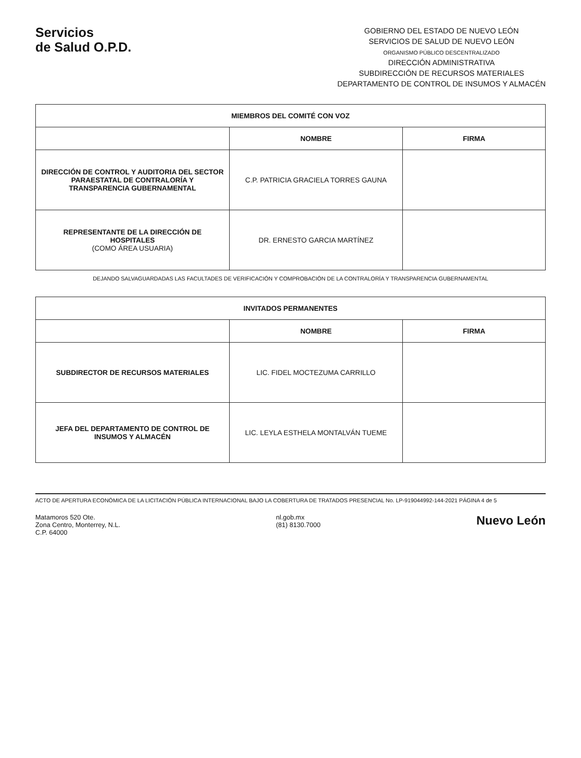Servicios
de Salud O.P.D.
GOBIERNO DEL ESTADO DE NUEVO LEÓN
SERVICIOS DE SALUD DE NUEVO LEÓN
ORGANISMO PÚBLICO DESCENTRALIZADO
DIRECCIÓN ADMINISTRATIVA
SUBDIRECCIÓN DE RECURSOS MATERIALES
DEPARTAMENTO DE CONTROL DE INSUMOS Y ALMACÉN
| MIEMBROS DEL COMITÉ CON VOZ | | |
| --- | --- | --- |
| | NOMBRE | FIRMA |
| DIRECCIÓN DE CONTROL Y AUDITORIA DEL SECTOR PARAESTATAL DE CONTRALORÍA Y TRANSPARENCIA GUBERNAMENTAL | C.P. PATRICIA GRACIELA TORRES GAUNA | |
| REPRESENTANTE DE LA DIRECCIÓN DE HOSPITALES (COMO ÁREA USUARIA) | DR. ERNESTO GARCIA MARTÍNEZ | |
DEJANDO SALVAGUARDADAS LAS FACULTADES DE VERIFICACIÓN Y COMPROBACIÓN DE LA CONTRALORÍA Y TRANSPARENCIA GUBERNAMENTAL
| INVITADOS PERMANENTES | | |
| --- | --- | --- |
| | NOMBRE | FIRMA |
| SUBDIRECTOR DE RECURSOS MATERIALES | LIC. FIDEL MOCTEZUMA CARRILLO | |
| JEFA DEL DEPARTAMENTO DE CONTROL DE INSUMOS Y ALMACÉN | LIC. LEYLA ESTHELA MONTALVÁN TUEME | |
ACTO DE APERTURA ECONÓMICA DE LA LICITACIÓN PÚBLICA INTERNACIONAL BAJO LA COBERTURA DE TRATADOS PRESENCIAL No. LP-919044992-144-2021 PÁGINA 4 de 5
Matamoros 520 Ote.
Zona Centro, Monterrey, N.L.
C.P. 64000
nl.gob.mx
(81) 8130.7000
Nuevo León